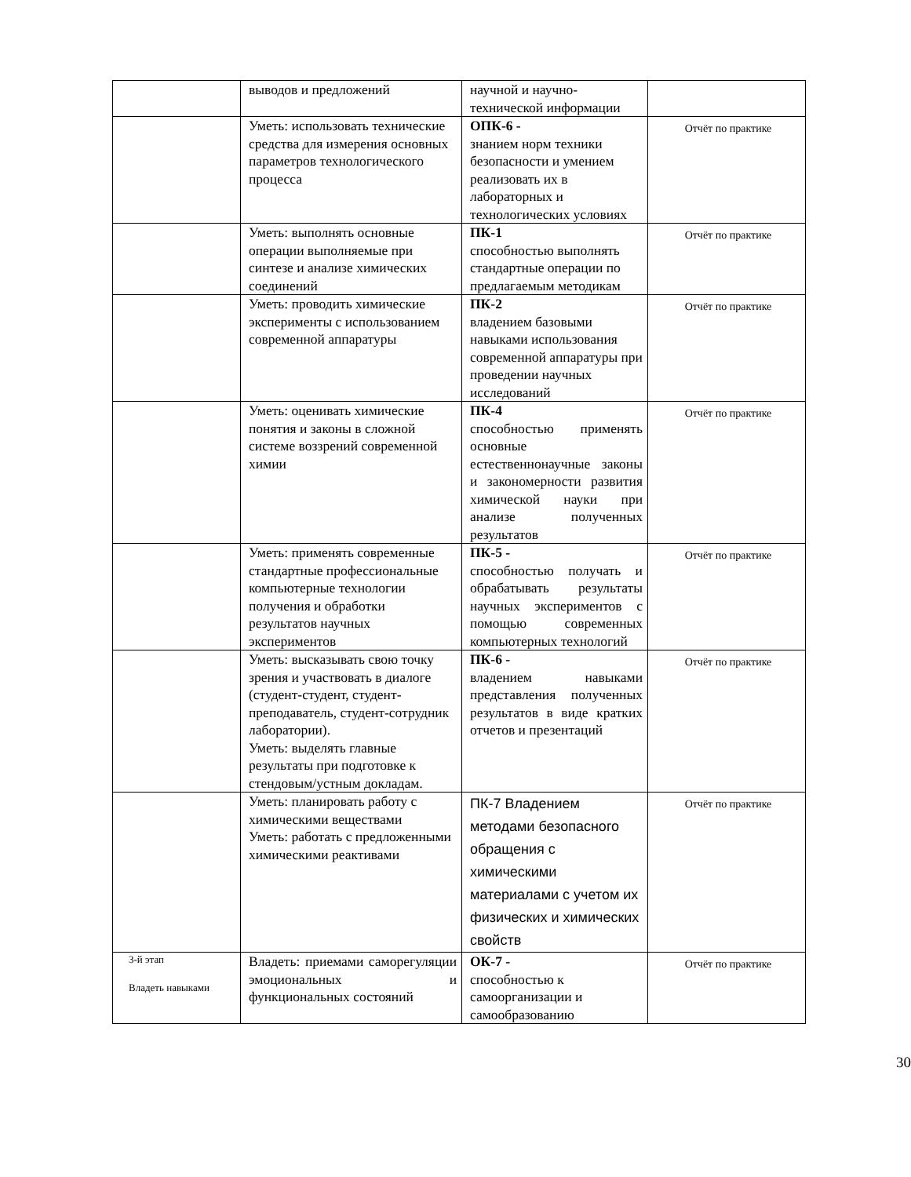| | выводов и предложений | научной и научно-технической информации | |
| | Уметь: использовать технические средства для измерения основных параметров технологического процесса | ОПК-6 - знанием норм техники безопасности и умением реализовать их в лабораторных и технологических условиях | Отчёт по практике |
| | Уметь: выполнять основные операции выполняемые при синтезе и анализе химических соединений | ПК-1 способностью выполнять стандартные операции по предлагаемым методикам | Отчёт по практике |
| | Уметь: проводить химические эксперименты с использованием современной аппаратуры | ПК-2 владением базовыми навыками использования современной аппаратуры при проведении научных исследований | Отчёт по практике |
| | Уметь: оценивать химические понятия и законы в сложной системе воззрений современной химии | ПК-4 способностью применять основные естественнонаучные законы и закономерности развития химической науки при анализе полученных результатов | Отчёт по практике |
| | Уметь: применять современные стандартные профессиональные компьютерные технологии получения и обработки результатов научных экспериментов | ПК-5 - способностью получать и обрабатывать результаты научных экспериментов с помощью современных компьютерных технологий | Отчёт по практике |
| | Уметь: высказывать свою точку зрения и участвовать в диалоге (студент-студент, студент-преподаватель, студент-сотрудник лаборатории). Уметь: выделять главные результаты при подготовке к стендовым/устным докладам. | ПК-6 - владением навыками представления полученных результатов в виде кратких отчетов и презентаций | Отчёт по практике |
| | Уметь: планировать работу с химическими веществами Уметь: работать с предложенными химическими реактивами | ПК-7 Владением методами безопасного обращения с химическими материалами с учетом их физических и химических свойств | Отчёт по практике |
| 3-й этап Владеть навыками | Владеть: приемами саморегуляции эмоциональных и функциональных состояний | ОК-7 - способностью к самоорганизации и самообразованию | Отчёт по практике |
30